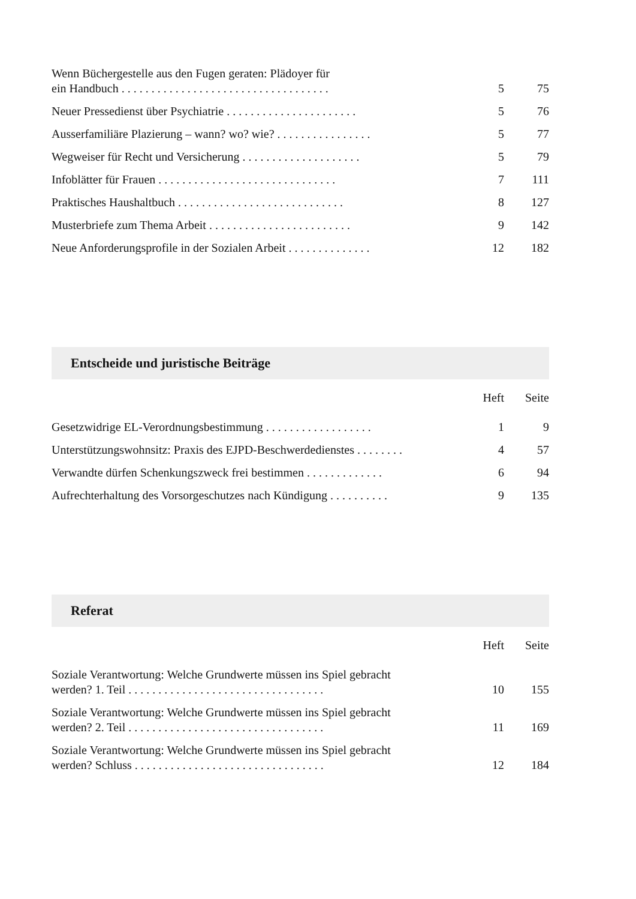| Wenn Büchergestelle aus den Fugen geraten: Plädoyer für ein Handbuch . . . . . . . . . . . . . . . . . . . . . . . . . . . . . . . . . . . | 5 | 75 |
| Neuer Pressedienst über Psychiatrie . . . . . . . . . . . . . . . . . . . . . . | 5 | 76 |
| Ausserfamiliäre Plazierung – wann? wo? wie? . . . . . . . . . . . . . . . . | 5 | 77 |
| Wegweiser für Recht und Versicherung . . . . . . . . . . . . . . . . . . . . | 5 | 79 |
| Infoblätter für Frauen . . . . . . . . . . . . . . . . . . . . . . . . . . . . . . | 7 | 111 |
| Praktisches Haushaltbuch . . . . . . . . . . . . . . . . . . . . . . . . . . . . | 8 | 127 |
| Musterbriefe zum Thema Arbeit . . . . . . . . . . . . . . . . . . . . . . . . | 9 | 142 |
| Neue Anforderungsprofile in der Sozialen Arbeit . . . . . . . . . . . . . . | 12 | 182 |
Entscheide und juristische Beiträge
| | Heft | Seite |
| --- | --- | --- |
| Gesetzwidrige EL-Verordnungsbestimmung . . . . . . . . . . . . . . . . . . | 1 | 9 |
| Unterstützungswohnsitz: Praxis des EJPD-Beschwerdedienstes . . . . . . . . | 4 | 57 |
| Verwandte dürfen Schenkungszweck frei bestimmen . . . . . . . . . . . . . | 6 | 94 |
| Aufrechterhaltung des Vorsorgeschutzes nach Kündigung . . . . . . . . . . | 9 | 135 |
Referat
| | Heft | Seite |
| --- | --- | --- |
| Soziale Verantwortung: Welche Grundwerte müssen ins Spiel gebracht werden? 1. Teil . . . . . . . . . . . . . . . . . . . . . . . . . . . . . . . . . | 10 | 155 |
| Soziale Verantwortung: Welche Grundwerte müssen ins Spiel gebracht werden? 2. Teil . . . . . . . . . . . . . . . . . . . . . . . . . . . . . . . . . | 11 | 169 |
| Soziale Verantwortung: Welche Grundwerte müssen ins Spiel gebracht werden? Schluss . . . . . . . . . . . . . . . . . . . . . . . . . . . . . . . . | 12 | 184 |